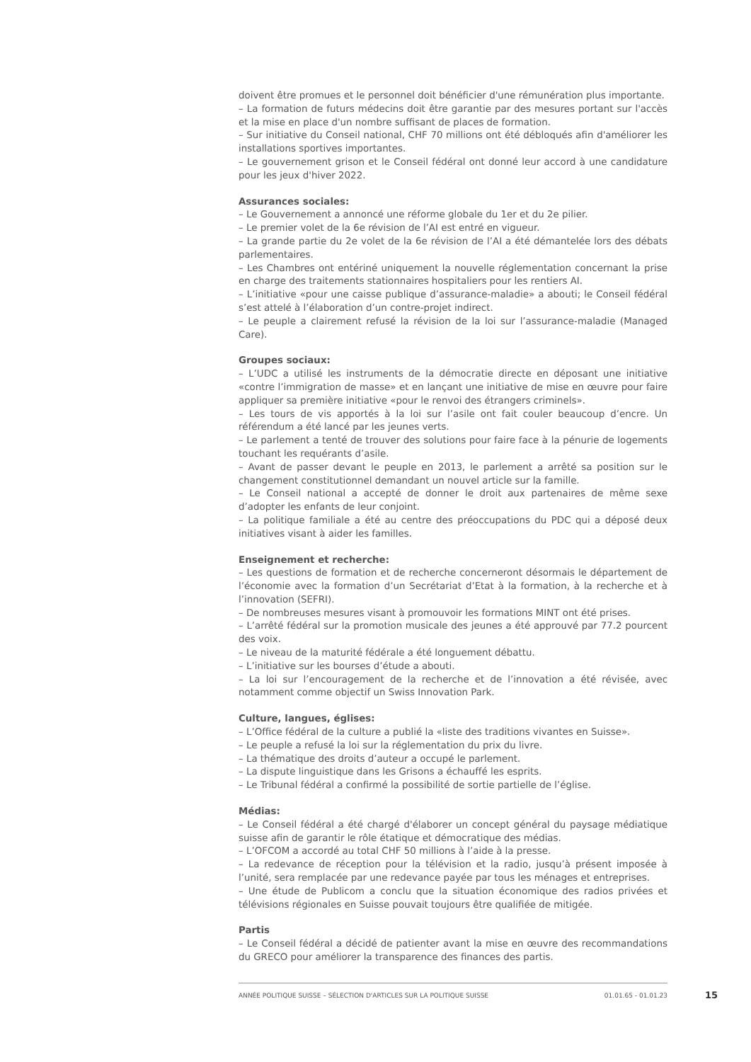doivent être promues et le personnel doit bénéficier d'une rémunération plus importante.
– La formation de futurs médecins doit être garantie par des mesures portant sur l'accès et la mise en place d'un nombre suffisant de places de formation.
– Sur initiative du Conseil national, CHF 70 millions ont été débloqués afin d'améliorer les installations sportives importantes.
– Le gouvernement grison et le Conseil fédéral ont donné leur accord à une candidature pour les jeux d'hiver 2022.
Assurances sociales:
– Le Gouvernement a annoncé une réforme globale du 1er et du 2e pilier.
– Le premier volet de la 6e révision de l’AI est entré en vigueur.
– La grande partie du 2e volet de la 6e révision de l’AI a été démantelée lors des débats parlementaires.
– Les Chambres ont entériné uniquement la nouvelle réglementation concernant la prise en charge des traitements stationnaires hospitaliers pour les rentiers AI.
– L’initiative «pour une caisse publique d’assurance-maladie» a abouti; le Conseil fédéral s’est attelé à l’élaboration d’un contre-projet indirect.
– Le peuple a clairement refusé la révision de la loi sur l’assurance-maladie (Managed Care).
Groupes sociaux:
– L’UDC a utilisé les instruments de la démocratie directe en déposant une initiative «contre l’immigration de masse» et en lançant une initiative de mise en œuvre pour faire appliquer sa première initiative «pour le renvoi des étrangers criminels».
– Les tours de vis apportés à la loi sur l’asile ont fait couler beaucoup d’encre. Un référendum a été lancé par les jeunes verts.
– Le parlement a tenté de trouver des solutions pour faire face à la pénurie de logements touchant les requérants d’asile.
– Avant de passer devant le peuple en 2013, le parlement a arrêté sa position sur le changement constitutionnel demandant un nouvel article sur la famille.
– Le Conseil national a accepté de donner le droit aux partenaires de même sexe d’adopter les enfants de leur conjoint.
– La politique familiale a été au centre des préoccupations du PDC qui a déposé deux initiatives visant à aider les familles.
Enseignement et recherche:
– Les questions de formation et de recherche concerneront désormais le département de l’économie avec la formation d’un Secrétariat d’Etat à la formation, à la recherche et à l’innovation (SEFRI).
– De nombreuses mesures visant à promouvoir les formations MINT ont été prises.
– L’arrêté fédéral sur la promotion musicale des jeunes a été approuvé par 77.2 pourcent des voix.
– Le niveau de la maturité fédérale a été longuement débattu.
– L’initiative sur les bourses d’étude a abouti.
– La loi sur l’encouragement de la recherche et de l’innovation a été révisée, avec notamment comme objectif un Swiss Innovation Park.
Culture, langues, églises:
– L’Office fédéral de la culture a publié la «liste des traditions vivantes en Suisse».
– Le peuple a refusé la loi sur la réglementation du prix du livre.
– La thématique des droits d’auteur a occupé le parlement.
– La dispute linguistique dans les Grisons a échauffé les esprits.
– Le Tribunal fédéral a confirmé la possibilité de sortie partielle de l’église.
Médias:
– Le Conseil fédéral a été chargé d'élaborer un concept général du paysage médiatique suisse afin de garantir le rôle étatique et démocratique des médias.
– L’OFCOM a accordé au total CHF 50 millions à l’aide à la presse.
– La redevance de réception pour la télévision et la radio, jusqu’à présent imposée à l’unité, sera remplacée par une redevance payée par tous les ménages et entreprises.
– Une étude de Publicom a conclu que la situation économique des radios privées et télévisions régionales en Suisse pouvait toujours être qualifiée de mitigée.
Partis
– Le Conseil fédéral a décidé de patienter avant la mise en œuvre des recommandations du GRECO pour améliorer la transparence des finances des partis.
ANNÉE POLITIQUE SUISSE – SÉLECTION D'ARTICLES SUR LA POLITIQUE SUISSE 01.01.65 - 01.01.23
15